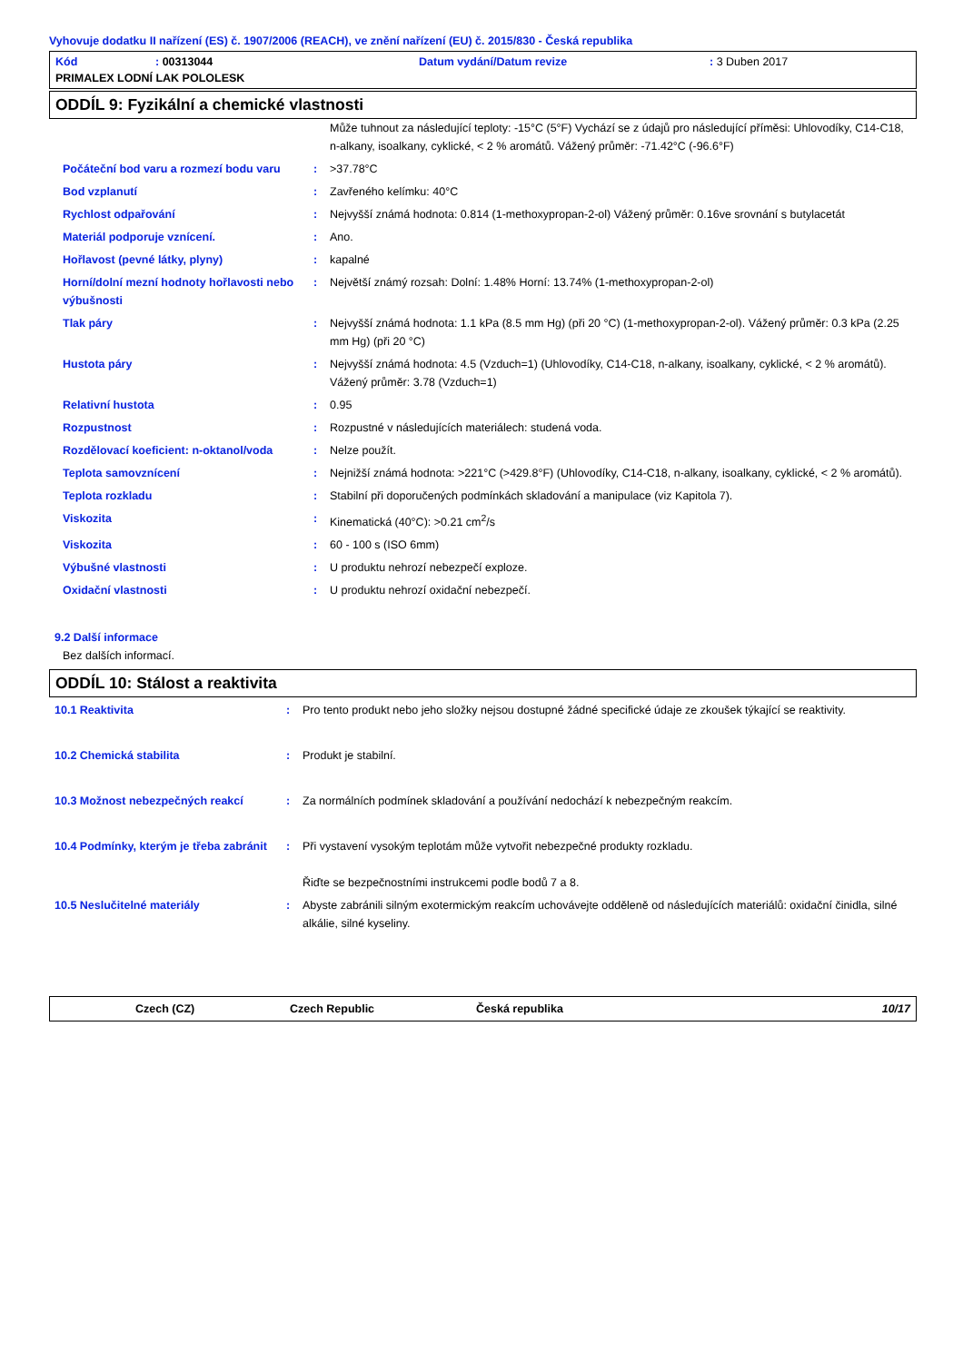Vyhovuje dodatku II nařízení (ES) č. 1907/2006 (REACH), ve znění nařízení (EU) č. 2015/830 - Česká republika
Kód: 00313044 Datum vydání/Datum revize: 3 Duben 2017
PRIMALEX LODNÍ LAK POLOLESK
ODDÍL 9: Fyzikální a chemické vlastnosti
| | | Může tuhnout za následující teploty: -15°C (5°F) Vychází se z údajů pro následující příměsi: Uhlovodíky, C14-C18, n-alkany, isoalkany, cyklické, < 2 % aromátů. Vážený průměr: -71.42°C (-96.6°F) |
| Počáteční bod varu a rozmezí bodu varu | : | >37.78°C |
| Bod vzplanutí | : | Zavřeného kelímku: 40°C |
| Rychlost odpařování | : | Nejvyšší známá hodnota: 0.814 (1-methoxypropan-2-ol) Vážený průměr: 0.16ve srovnání s butylacetát |
| Materiál podporuje vznícení. | : | Ano. |
| Hořlavost (pevné látky, plyny) | : | kapalné |
| Horní/dolní mezní hodnoty hořlavosti nebo výbušnosti | : | Největší známý rozsah: Dolní: 1.48% Horní: 13.74% (1-methoxypropan-2-ol) |
| Tlak páry | : | Nejvyšší známá hodnota: 1.1 kPa (8.5 mm Hg) (při 20 °C) (1-methoxypropan-2-ol). Vážený průměr: 0.3 kPa (2.25 mm Hg) (při 20 °C) |
| Hustota páry | : | Nejvyšší známá hodnota: 4.5 (Vzduch=1) (Uhlovodíky, C14-C18, n-alkany, isoalkany, cyklické, < 2 % aromátů). Vážený průměr: 3.78 (Vzduch=1) |
| Relativní hustota | : | 0.95 |
| Rozpustnost | : | Rozpustné v následujících materiálech: studená voda. |
| Rozdělovací koeficient: n-oktanol/voda | : | Nelze použít. |
| Teplota samovznícení | : | Nejnižší známá hodnota: >221°C (>429.8°F) (Uhlovodíky, C14-C18, n-alkany, isoalkany, cyklické, < 2 % aromátů). |
| Teplota rozkladu | : | Stabilní při doporučených podmínkách skladování a manipulace (viz Kapitola 7). |
| Viskozita | : | Kinematická (40°C): >0.21 cm<sup>2</sup>/s |
| Viskozita | : | 60 - 100 s (ISO 6mm) |
| Výbušné vlastnosti | : | U produktu nehrozí nebezpečí exploze. |
| Oxidační vlastnosti | : | U produktu nehrozí oxidační nebezpečí. |
9.2 Další informace
Bez dalších informací.
ODDÍL 10: Stálost a reaktivita
| 10.1 Reaktivita | : | Pro tento produkt nebo jeho složky nejsou dostupné žádné specifické údaje ze zkoušek týkající se reaktivity. |
| 10.2 Chemická stabilita | : | Produkt je stabilní. |
| 10.3 Možnost nebezpečných reakcí | : | Za normálních podmínek skladování a používání nedochází k nebezpečným reakcím. |
| 10.4 Podmínky, kterým je třeba zabránit | : | Při vystavení vysokým teplotám může vytvořit nebezpečné produkty rozkladu. Řiďte se bezpečnostními instrukcemi podle bodů 7 a 8. |
| 10.5 Neslučitelné materiály | : | Abyste zabránili silným exotermickým reakcím uchovávejte odděleně od následujících materiálů: oxidační činidla, silné alkálie, silné kyseliny. |
Czech (CZ) Czech Republic Česká republika 10/17